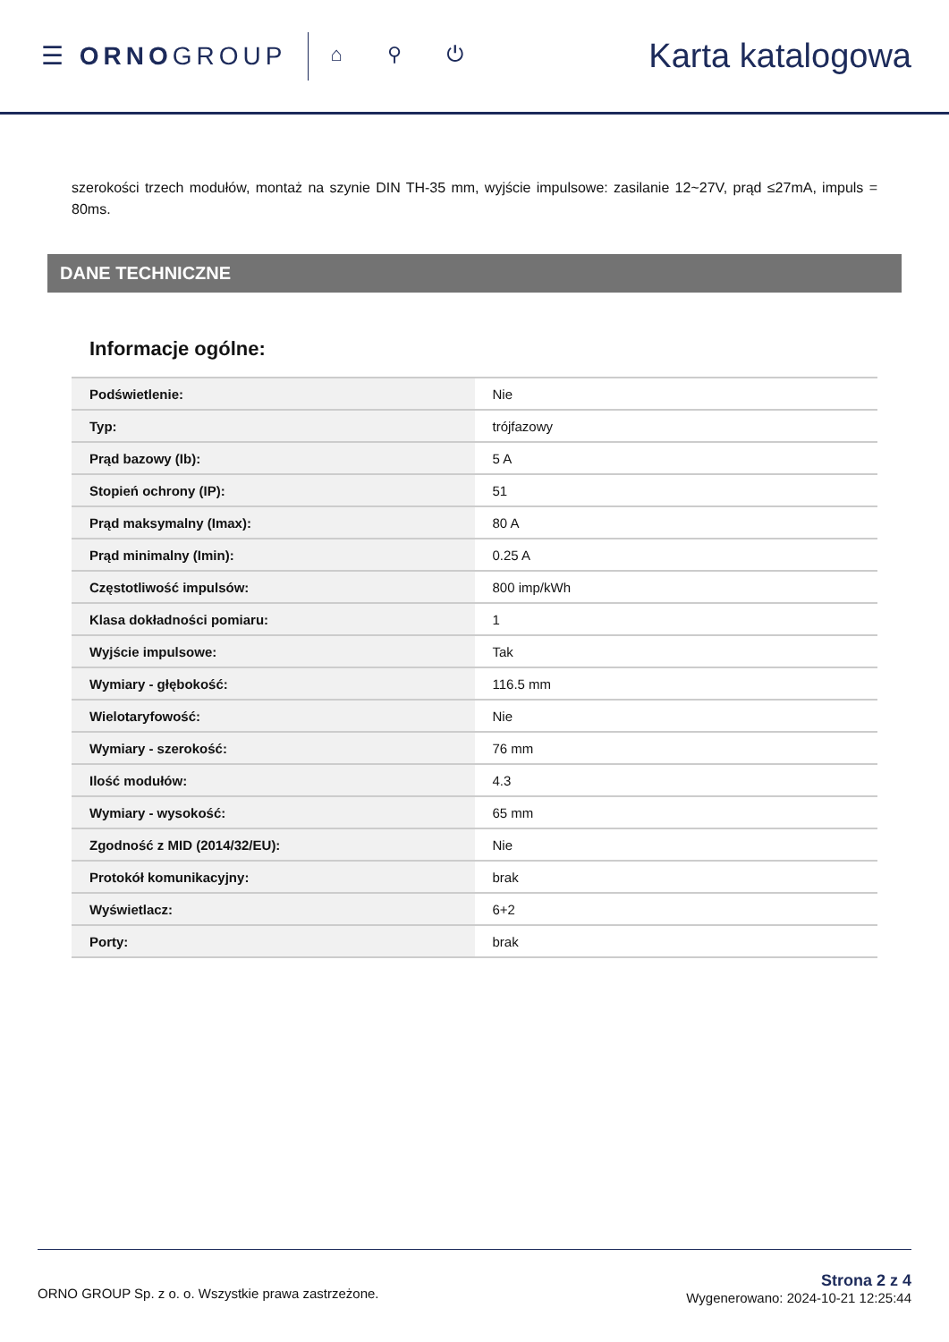☰ ORNOGROUP
⌂ ⚲ ⏻
Karta katalogowa
szerokości trzech modułów, montaż na szynie DIN TH-35 mm, wyjście impulsowe: zasilanie 12~27V, prąd ≤27mA, impuls = 80ms.
DANE TECHNICZNE
Informacje ogólne:
| Podświetlenie: | Nie |
| Typ: | trójfazowy |
| Prąd bazowy (Ib): | 5 A |
| Stopień ochrony (IP): | 51 |
| Prąd maksymalny (Imax): | 80 A |
| Prąd minimalny (Imin): | 0.25 A |
| Częstotliwość impulsów: | 800 imp/kWh |
| Klasa dokładności pomiaru: | 1 |
| Wyjście impulsowe: | Tak |
| Wymiary - głębokość: | 116.5 mm |
| Wielotaryfowość: | Nie |
| Wymiary - szerokość: | 76 mm |
| Ilość modułów: | 4.3 |
| Wymiary - wysokość: | 65 mm |
| Zgodność z MID (2014/32/EU): | Nie |
| Protokół komunikacyjny: | brak |
| Wyświetlacz: | 6+2 |
| Porty: | brak |
ORNO GROUP Sp. z o. o. Wszystkie prawa zastrzeżone.
Strona 2 z 4
Wygenerowano: 2024-10-21 12:25:44